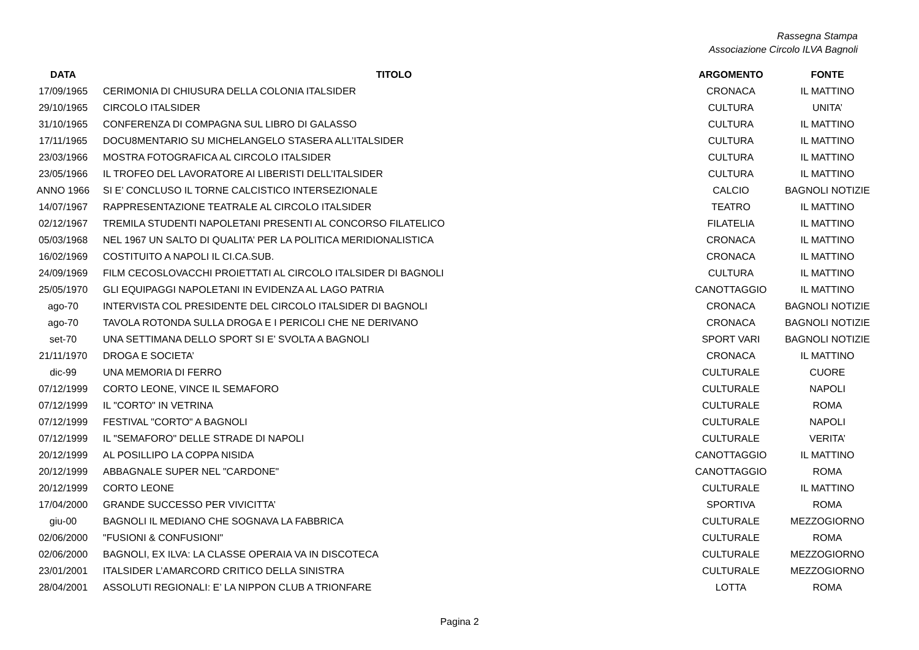Rassegna Stampa
Associazione Circolo ILVA Bagnoli
| DATA | TITOLO | ARGOMENTO | FONTE |
| --- | --- | --- | --- |
| 17/09/1965 | CERIMONIA DI CHIUSURA DELLA COLONIA ITALSIDER | CRONACA | IL MATTINO |
| 29/10/1965 | CIRCOLO ITALSIDER | CULTURA | UNITA’ |
| 31/10/1965 | CONFERENZA DI COMPAGNA SUL LIBRO DI GALASSO | CULTURA | IL MATTINO |
| 17/11/1965 | DOCU8MENTARIO SU MICHELANGELO STASERA ALL’ITALSIDER | CULTURA | IL MATTINO |
| 23/03/1966 | MOSTRA FOTOGRAFICA AL CIRCOLO ITALSIDER | CULTURA | IL MATTINO |
| 23/05/1966 | IL TROFEO DEL LAVORATORE AI LIBERISTI DELL’ITALSIDER | CULTURA | IL MATTINO |
| ANNO 1966 | SI E’ CONCLUSO IL TORNE CALCISTICO INTERSEZIONALE | CALCIO | BAGNOLI NOTIZIE |
| 14/07/1967 | RAPPRESENTAZIONE TEATRALE AL CIRCOLO ITALSIDER | TEATRO | IL MATTINO |
| 02/12/1967 | TREMILA STUDENTI NAPOLETANI PRESENTI AL CONCORSO FILATELICO | FILATELIA | IL MATTINO |
| 05/03/1968 | NEL 1967 UN SALTO DI QUALITA’ PER LA POLITICA MERIDIONALISTICA | CRONACA | IL MATTINO |
| 16/02/1969 | COSTITUITO A NAPOLI IL CI.CA.SUB. | CRONACA | IL MATTINO |
| 24/09/1969 | FILM CECOSLOVACCHI PROIETTATI AL CIRCOLO ITALSIDER DI BAGNOLI | CULTURA | IL MATTINO |
| 25/05/1970 | GLI EQUIPAGGI NAPOLETANI IN EVIDENZA AL LAGO PATRIA | CANOTTAGGIO | IL MATTINO |
| ago-70 | INTERVISTA COL PRESIDENTE DEL CIRCOLO ITALSIDER DI BAGNOLI | CRONACA | BAGNOLI NOTIZIE |
| ago-70 | TAVOLA ROTONDA SULLA DROGA E I PERICOLI CHE NE DERIVANO | CRONACA | BAGNOLI NOTIZIE |
| set-70 | UNA SETTIMANA DELLO SPORT SI E’ SVOLTA A BAGNOLI | SPORT VARI | BAGNOLI NOTIZIE |
| 21/11/1970 | DROGA E SOCIETA’ | CRONACA | IL MATTINO |
| dic-99 | UNA MEMORIA DI FERRO | CULTURALE | CUORE |
| 07/12/1999 | CORTO LEONE, VINCE IL SEMAFORO | CULTURALE | NAPOLI |
| 07/12/1999 | IL "CORTO" IN VETRINA | CULTURALE | ROMA |
| 07/12/1999 | FESTIVAL "CORTO" A BAGNOLI | CULTURALE | NAPOLI |
| 07/12/1999 | IL "SEMAFORO" DELLE STRADE DI NAPOLI | CULTURALE | VERITA’ |
| 20/12/1999 | AL POSILLIPO LA COPPA NISIDA | CANOTTAGGIO | IL MATTINO |
| 20/12/1999 | ABBAGNALE SUPER NEL "CARDONE" | CANOTTAGGIO | ROMA |
| 20/12/1999 | CORTO LEONE | CULTURALE | IL MATTINO |
| 17/04/2000 | GRANDE SUCCESSO PER VIVICITTA’ | SPORTIVA | ROMA |
| giu-00 | BAGNOLI IL MEDIANO CHE SOGNAVA LA FABBRICA | CULTURALE | MEZZOGIORNO |
| 02/06/2000 | "FUSIONI & CONFUSIONI" | CULTURALE | ROMA |
| 02/06/2000 | BAGNOLI, EX ILVA: LA CLASSE OPERAIA VA IN DISCOTECA | CULTURALE | MEZZOGIORNO |
| 23/01/2001 | ITALSIDER L’AMARCORD CRITICO DELLA SINISTRA | CULTURALE | MEZZOGIORNO |
| 28/04/2001 | ASSOLUTI REGIONALI: E’ LA NIPPON CLUB A TRIONFARE | LOTTA | ROMA |
Pagina 2